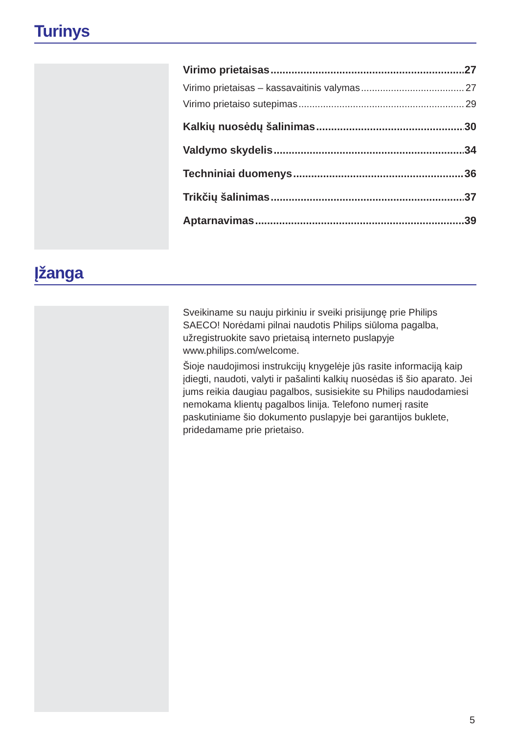Turinys
Virimo prietaisas 27
Virimo prietaisas – kassavaitinis valymas 27
Virimo prietaiso sutepimas 29
Kalkių nuosėdų šalinimas 30
Valdymo skydelis 34
Techniniai duomenys 36
Trikčių šalinimas 37
Aptarnavimas 39
Įžanga
Sveikiname su nauju pirkiniu ir sveiki prisijungę prie Philips SAECO! Norėdami pilnai naudotis Philips siūloma pagalba, užregistruokite savo prietaisą interneto puslapyje www.philips.com/welcome.
Šioje naudojimosi instrukcijų knygelėje jūs rasite informaciją kaip įdiegti, naudoti, valyti ir pašalinti kalkių nuosėdas iš šio aparato. Jei jums reikia daugiau pagalbos, susisiekite su Philips naudodamiesi nemokama klientų pagalbos linija. Telefono numerį rasite paskutiniame šio dokumento puslapyje bei garantijos buklete, pridedamame prie prietaiso.
5